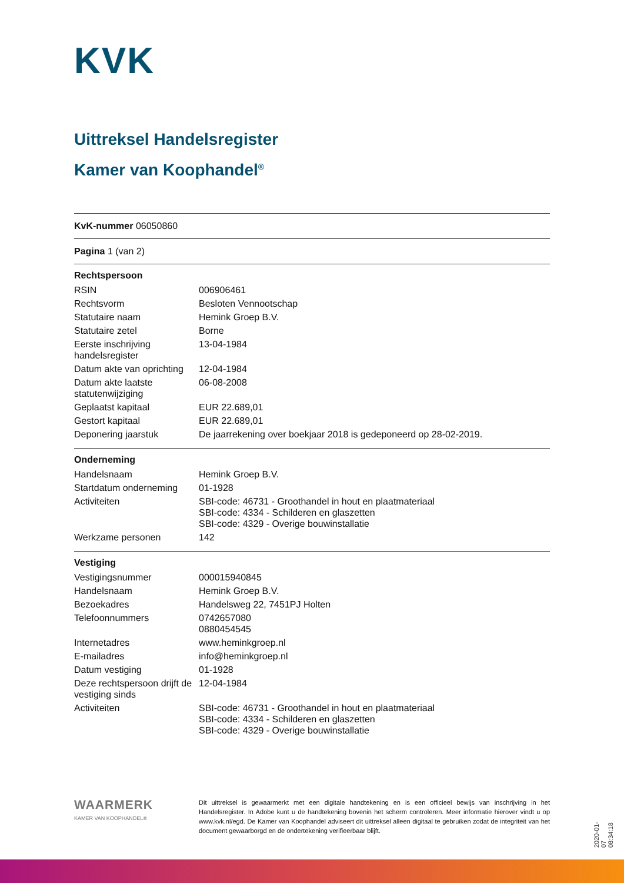KVK
Uittreksel Handelsregister
Kamer van Koophandel<sup>®</sup>
KvK-nummer 06050860
Pagina 1 (van 2)
| Rechtspersoon | |
| --- | --- |
| RSIN | 006906461 |
| Rechtsvorm | Besloten Vennootschap |
| Statutaire naam | Hemink Groep B.V. |
| Statutaire zetel | Borne |
| Eerste inschrijving handelsregister | 13-04-1984 |
| Datum akte van oprichting | 12-04-1984 |
| Datum akte laatste statutenwijziging | 06-08-2008 |
| Geplaatst kapitaal | EUR 22.689,01 |
| Gestort kapitaal | EUR 22.689,01 |
| Deponering jaarstuk | De jaarrekening over boekjaar 2018 is gedeponeerd op 28-02-2019. |
| Onderneming | |
| --- | --- |
| Handelsnaam | Hemink Groep B.V. |
| Startdatum onderneming | 01-1928 |
| Activiteiten | SBI-code: 46731 - Groothandel in hout en plaatmateriaal SBI-code: 4334 - Schilderen en glaszetten SBI-code: 4329 - Overige bouwinstallatie |
| Werkzame personen | 142 |
| Vestiging | |
| --- | --- |
| Vestigingsnummer | 000015940845 |
| Handelsnaam | Hemink Groep B.V. |
| Bezoekadres | Handelsweg 22, 7451PJ Holten |
| Telefoonnummers | 0742657080 0880454545 |
| Internetadres | www.heminkgroep.nl |
| E-mailadres | info@heminkgroep.nl |
| Datum vestiging | 01-1928 |
| Deze rechtspersoon drijft de vestiging sinds | 12-04-1984 |
| Activiteiten | SBI-code: 46731 - Groothandel in hout en plaatmateriaal SBI-code: 4334 - Schilderen en glaszetten SBI-code: 4329 - Overige bouwinstallatie |
WAARMERK
KAMER VAN KOOPHANDEL®
Dit uittreksel is gewaarmerkt met een digitale handtekening en is een officieel bewijs van inschrijving in het Handelsregister. In Adobe kunt u de handtekening bovenin het scherm controleren. Meer informatie hierover vindt u op www.kvk.nl/egd. De Kamer van Koophandel adviseert dit uittreksel alleen digitaal te gebruiken zodat de integriteit van het document gewaarborgd en de ondertekening verifieerbaar blijft.
2020-01-07 08:34:18